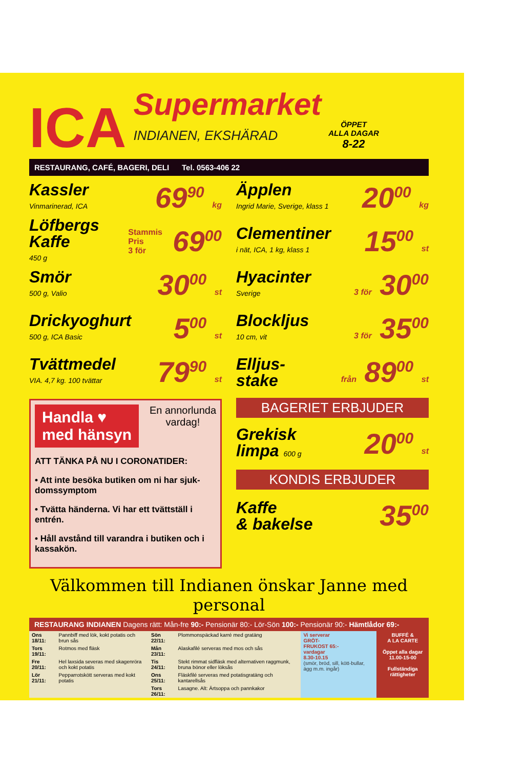ICA
Supermarket
INDIANEN, EKSHÄRAD
ÖPPET
ALLA DAGAR
8-22
RESTAURANG, CAFÉ, BAGERI, DELI Tel. 0563-406 22
Kassler
Vinmarinerad, ICA
69<sup>90</sup> kg
Löfbergs Kaffe
450 g
Stammis Pris
3 för
69<sup>00</sup>
Smör
500 g, Valio
30<sup>00</sup> st
Drickyoghurt
500 g, ICA Basic
5<sup>00</sup> st
Tvättmedel
VIA. 4,7 kg. 100 tvättar
79<sup>90</sup> st
Handla ♥
med hänsyn
En annorlunda
vardag!
ATT TÄNKA PÅ NU I CORONATIDER:
• Att inte besöka butiken om ni har sjuk-domssymptom
• Tvätta händerna. Vi har ett tvättställ i entrén.
• Håll avstånd till varandra i butiken och i kassakön.
Äpplen
Ingrid Marie, Sverige, klass 1
20<sup>00</sup> kg
Clementiner
i nät, ICA, 1 kg, klass 1
15<sup>00</sup> st
Hyacinter
Sverige
3 för 30<sup>00</sup>
Blockljus
10 cm, vit
3 för 35<sup>00</sup>
Elljus-
stake
från 89<sup>00</sup> st
BAGERIET ERBJUDER
Grekisk
limpa 600 g
20<sup>00</sup> st
KONDIS ERBJUDER
Kaffe
& bakelse
35<sup>00</sup>
Välkommen till Indianen önskar Janne med personal
RESTAURANG INDIANEN Dagens rätt: Mån-fre 90:- Pensionär 80:- Lör-Sön 100:- Pensionär 90:- Hämtlådor 69:-
| Ons 18/11: | Pannbiff med lök, kokt potatis och brun sås | Sön 22/11: | Plommonspäckad karré med gratäng | Vi serverar GRÖT- FRUKOST 65:- vardagar 8.30-10.15 (smör, bröd, sill, kött-bullar, ägg m.m. ingår) | BUFFÉ & A LA CARTE Öppet alla dagar 11.00-15-00 Fullständiga rättigheter |
| Tors 19/11: | Rotmos med fläsk | Mån 23/11: | Alaskafilé serveras med mos och sås | | |
| Fre 20/11: | Hel laxsida severas med skagenröra och kokt potatis | Tis 24/11: | Stekt rimmat sidfläsk med alternativen raggmunk, bruna bönor eller löksås | | |
| Lör 21/11: | Pepparrotskött serveras med kokt potatis | Ons 25/11: | Fläskfilé serveras med potatisgratäng och kantarellsås | | |
| | | Tors 26/11: | Lasagne. Alt: Ärtsoppa och pannkakor | | |